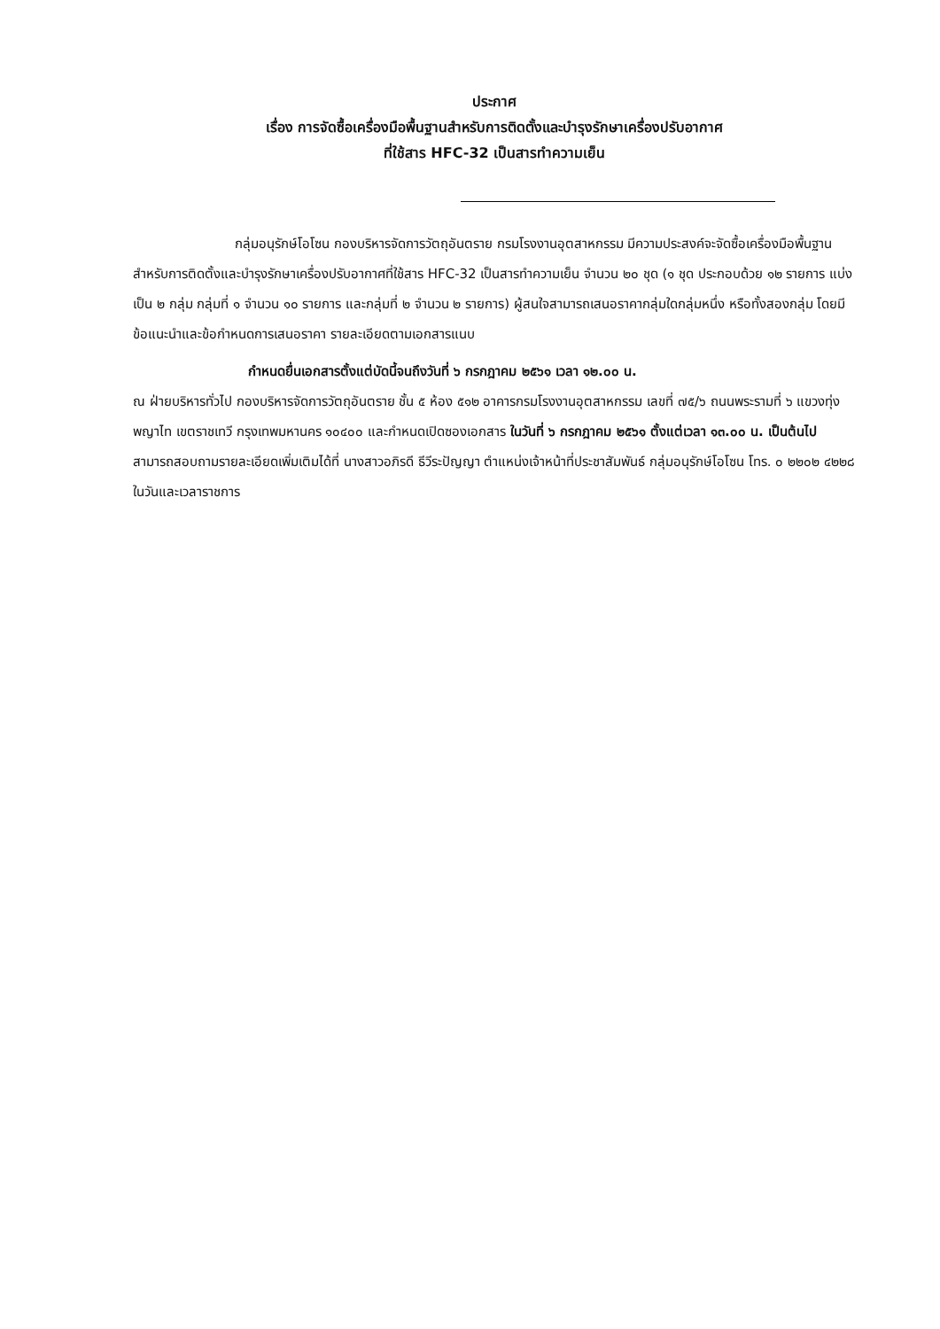ประกาศ
เรื่อง การจัดซื้อเครื่องมือพื้นฐานสำหรับการติดตั้งและบำรุงรักษาเครื่องปรับอากาศ
ที่ใช้สาร HFC-32 เป็นสารทำความเย็น
กลุ่มอนุรักษ์โอโซน กองบริหารจัดการวัตถุอันตราย กรมโรงงานอุตสาหกรรม มีความประสงค์จะจัดซื้อเครื่องมือพื้นฐานสำหรับการติดตั้งและบำรุงรักษาเครื่องปรับอากาศที่ใช้สาร HFC-32 เป็นสารทำความเย็น จำนวน ๒๐ ชุด (๑ ชุด ประกอบด้วย ๑๒ รายการ แบ่งเป็น ๒ กลุ่ม กลุ่มที่ ๑ จำนวน ๑๐ รายการ และกลุ่มที่ ๒ จำนวน ๒ รายการ) ผู้สนใจสามารถเสนอราคากลุ่มใดกลุ่มหนึ่ง หรือทั้งสองกลุ่ม โดยมีข้อแนะนำและข้อกำหนดการเสนอราคา รายละเอียดตามเอกสารแนบ
กำหนดยื่นเอกสารตั้งแต่บัดนี้จนถึงวันที่ ๖ กรกฎาคม ๒๕๖๑ เวลา ๑๒.๐๐ น.
ณ ฝ่ายบริหารทั่วไป กองบริหารจัดการวัตถุอันตราย ชั้น ๕ ห้อง ๕๑๒ อาคารกรมโรงงานอุตสาหกรรม เลขที่ ๗๕/๖ ถนนพระรามที่ ๖ แขวงทุ่งพญาไท เขตราชเทวี กรุงเทพมหานคร ๑๐๔๐๐ และกำหนดเปิดซองเอกสาร ในวันที่ ๖ กรกฎาคม ๒๕๖๑ ตั้งแต่เวลา ๑๓.๐๐ น. เป็นต้นไป สามารถสอบถามรายละเอียดเพิ่มเติมได้ที่ นางสาวอภิรดี ธีวีระปัญญา ตำแหน่งเจ้าหน้าที่ประชาสัมพันธ์ กลุ่มอนุรักษ์โอโซน โทร. ๐ ๒๒๐๒ ๔๒๒๘ ในวันและเวลาราชการ